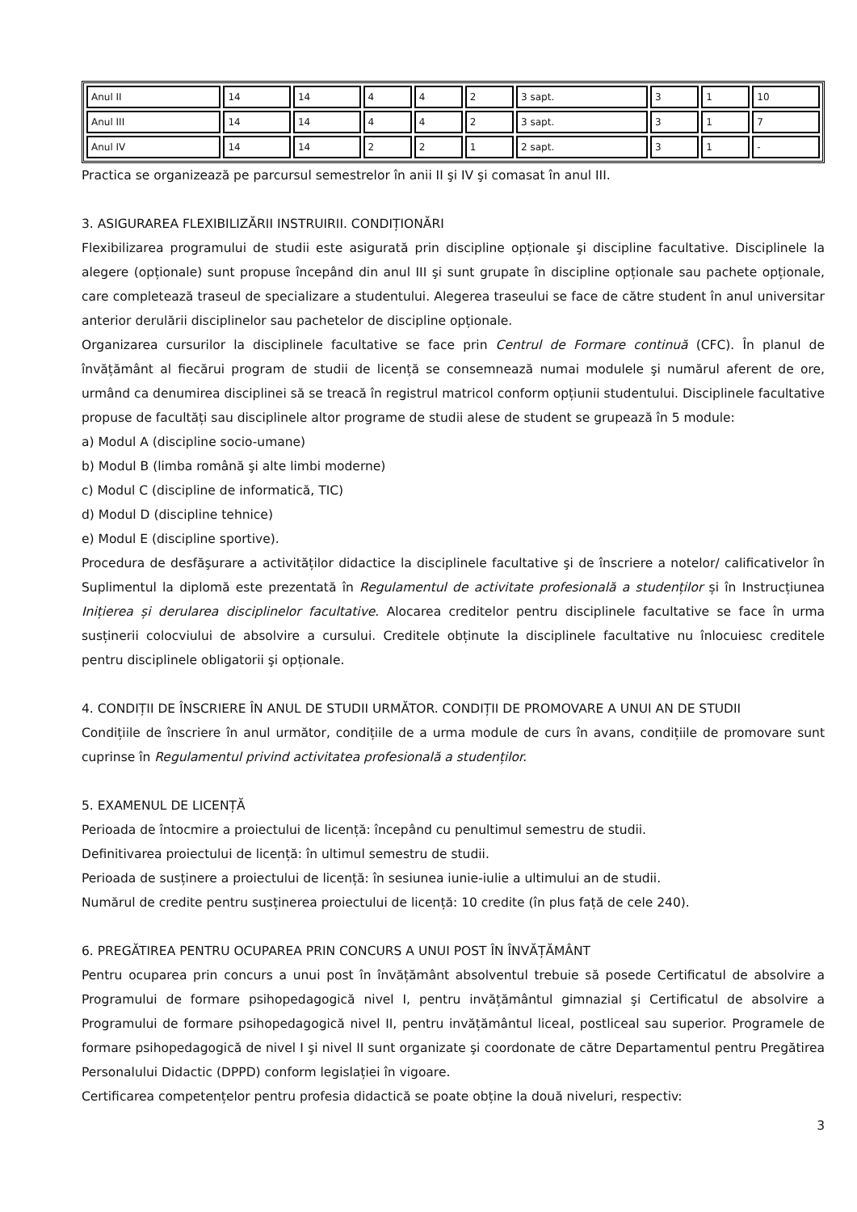| Anul II | 14 | 14 | 4 | 4 | 2 | 3 sapt. | 3 | 1 | 10 |
| Anul III | 14 | 14 | 4 | 4 | 2 | 3 sapt. | 3 | 1 | 7 |
| Anul IV | 14 | 14 | 2 | 2 | 1 | 2 sapt. | 3 | 1 | - |
Practica se organizează pe parcursul semestrelor în anii II şi IV şi comasat în anul III.
3. ASIGURAREA FLEXIBILIZĂRII INSTRUIRII. CONDIȚIONĂRI
Flexibilizarea programului de studii este asigurată prin discipline opționale şi discipline facultative. Disciplinele la alegere (opționale) sunt propuse începând din anul III şi sunt grupate în discipline opționale sau pachete opționale, care completează traseul de specializare a studentului. Alegerea traseului se face de către student în anul universitar anterior derulării disciplinelor sau pachetelor de discipline opționale.
Organizarea cursurilor la disciplinele facultative se face prin Centrul de Formare continuă (CFC). În planul de învățământ al fiecărui program de studii de licență se consemnează numai modulele şi numărul aferent de ore, urmând ca denumirea disciplinei să se treacă în registrul matricol conform opțiunii studentului. Disciplinele facultative propuse de facultăți sau disciplinele altor programe de studii alese de student se grupează în 5 module:
a) Modul A (discipline socio-umane)
b) Modul B (limba română şi alte limbi moderne)
c) Modul C (discipline de informatică, TIC)
d) Modul D (discipline tehnice)
e) Modul E (discipline sportive).
Procedura de desfăşurare a activităților didactice la disciplinele facultative şi de înscriere a notelor/ calificativelor în Suplimentul la diplomă este prezentată în Regulamentul de activitate profesională a studenților și în Instrucțiunea Inițierea și derularea disciplinelor facultative. Alocarea creditelor pentru disciplinele facultative se face în urma susținerii colocviului de absolvire a cursului. Creditele obținute la disciplinele facultative nu înlocuiesc creditele pentru disciplinele obligatorii şi opționale.
4. CONDIȚII DE ÎNSCRIERE ÎN ANUL DE STUDII URMĂTOR. CONDIȚII DE PROMOVARE A UNUI AN DE STUDII
Condițiile de înscriere în anul următor, condițiile de a urma module de curs în avans, condițiile de promovare sunt cuprinse în Regulamentul privind activitatea profesională a studenților.
5. EXAMENUL DE LICENȚĂ
Perioada de întocmire a proiectului de licență: începând cu penultimul semestru de studii.
Definitivarea proiectului de licență: în ultimul semestru de studii.
Perioada de susținere a proiectului de licență: în sesiunea iunie-iulie a ultimului an de studii.
Numărul de credite pentru susținerea proiectului de licență: 10 credite (în plus față de cele 240).
6. PREGĂTIREA PENTRU OCUPAREA PRIN CONCURS A UNUI POST ÎN ÎNVĂȚĂMÂNT
Pentru ocuparea prin concurs a unui post în învățământ absolventul trebuie să posede Certificatul de absolvire a Programului de formare psihopedagogică nivel I, pentru invățământul gimnazial şi Certificatul de absolvire a Programului de formare psihopedagogică nivel II, pentru invățământul liceal, postliceal sau superior. Programele de formare psihopedagogică de nivel I şi nivel II sunt organizate şi coordonate de către Departamentul pentru Pregătirea Personalului Didactic (DPPD) conform legislației în vigoare.
Certificarea competențelor pentru profesia didactică se poate obține la două niveluri, respectiv:
3